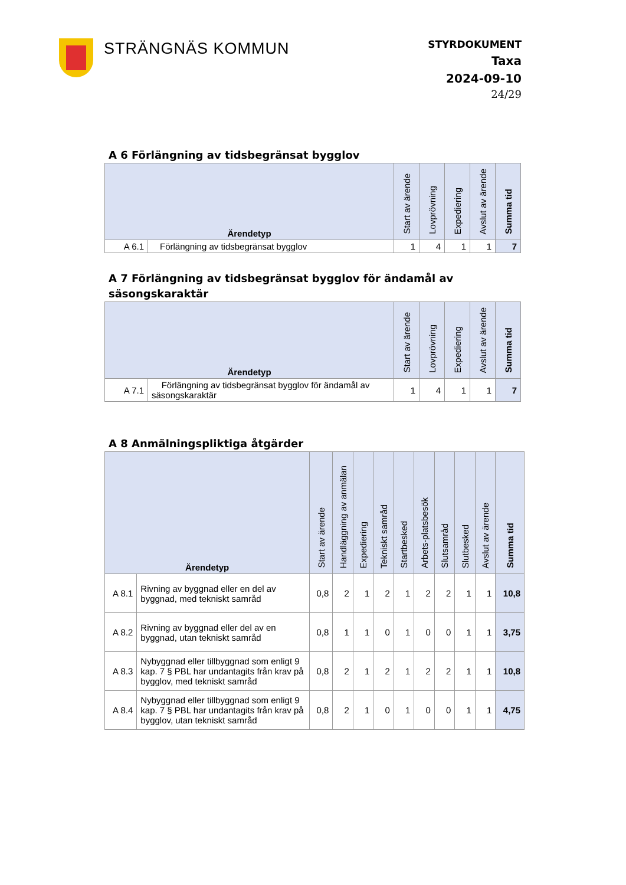STRÄNGNÄS KOMMUN
STYRDOKUMENT
Taxa
2024-09-10
24/29
A 6 Förlängning av tidsbegränsat bygglov
| Ärendetyp | | Start av ärende | Lovprövning | Expediering | Avslut av ärende | Summa tid |
| --- | --- | --- | --- | --- | --- | --- |
| A 6.1 | Förlängning av tidsbegränsat bygglov | 1 | 4 | 1 | 1 | 7 |
A 7 Förlängning av tidsbegränsat bygglov för ändamål av säsongskaraktär
| Ärendetyp | | Start av ärende | Lovprövning | Expediering | Avslut av ärende | Summa tid |
| --- | --- | --- | --- | --- | --- | --- |
| A 7.1 | Förlängning av tidsbegränsat bygglov för ändamål av säsongskaraktär | 1 | 4 | 1 | 1 | 7 |
A 8 Anmälningspliktiga åtgärder
| Ärendetyp | | Start av ärende | Handläggning av anmälan | Expediering | Tekniskt samråd | Startbesked | Arbets-platsbesök | Slutsamråd | Slutbesked | Avslut av ärende | Summa tid |
| --- | --- | --- | --- | --- | --- | --- | --- | --- | --- | --- | --- |
| A 8.1 | Rivning av byggnad eller en del av byggnad, med tekniskt samråd | 0,8 | 2 | 1 | 2 | 1 | 2 | 2 | 1 | 1 | 10,8 |
| A 8.2 | Rivning av byggnad eller del av en byggnad, utan tekniskt samråd | 0,8 | 1 | 1 | 0 | 1 | 0 | 0 | 1 | 1 | 3,75 |
| A 8.3 | Nybyggnad eller tillbyggnad som enligt 9 kap. 7 § PBL har undantagits från krav på bygglov, med tekniskt samråd | 0,8 | 2 | 1 | 2 | 1 | 2 | 2 | 1 | 1 | 10,8 |
| A 8.4 | Nybyggnad eller tillbyggnad som enligt 9 kap. 7 § PBL har undantagits från krav på bygglov, utan tekniskt samråd | 0,8 | 2 | 1 | 0 | 1 | 0 | 0 | 1 | 1 | 4,75 |